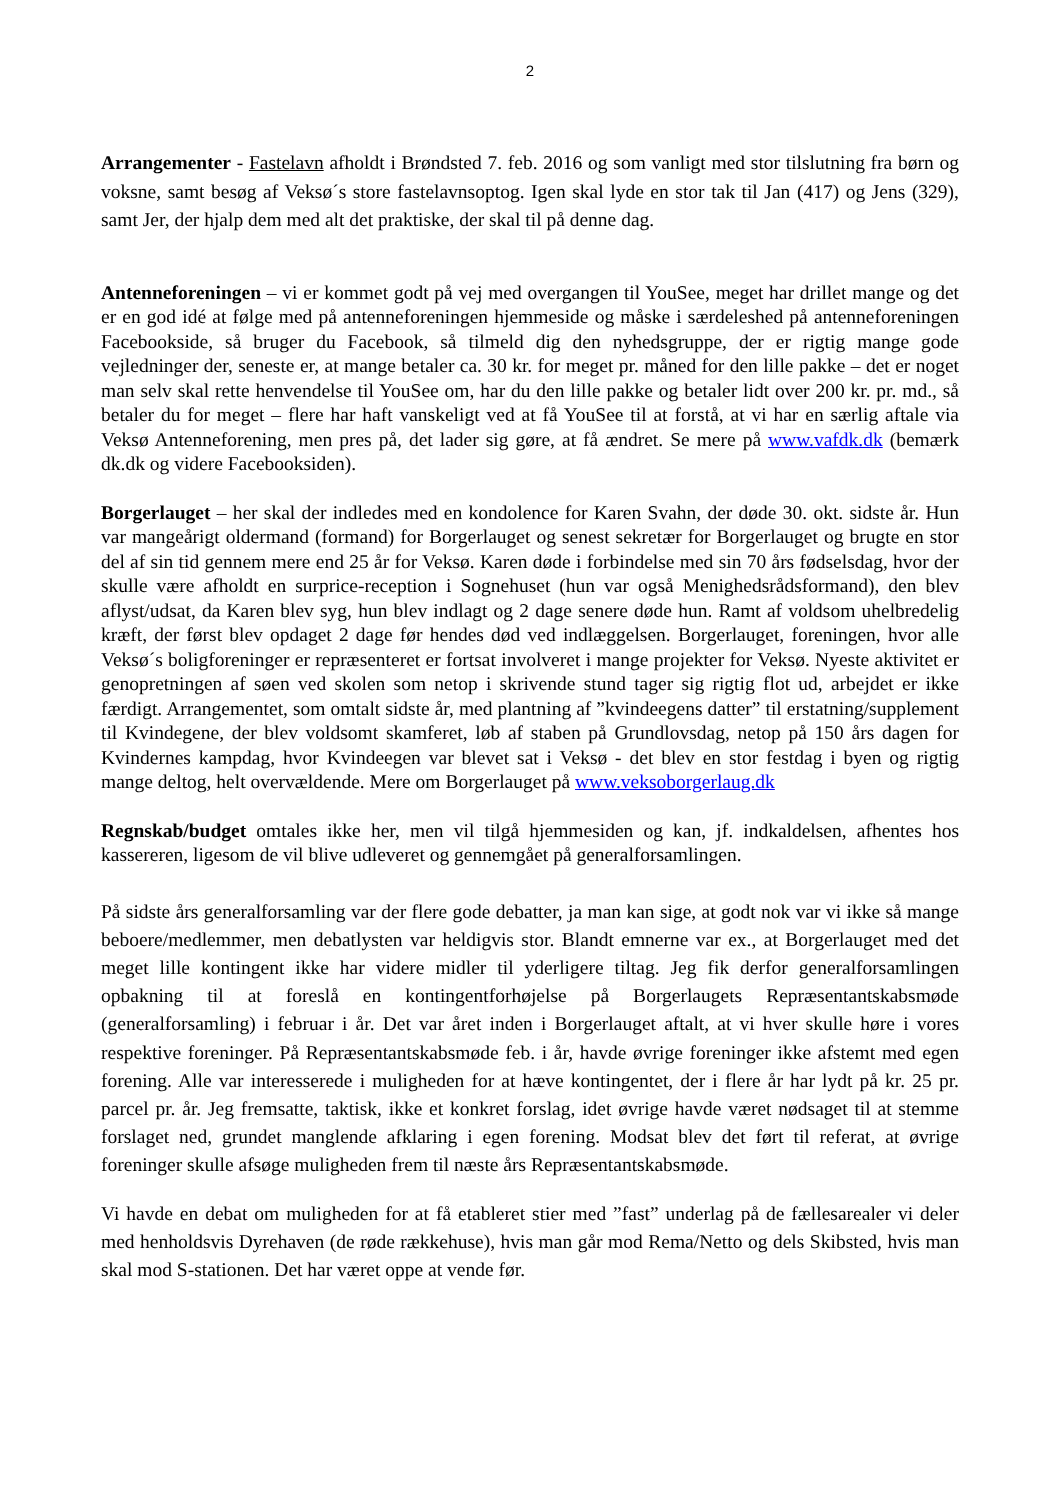2
Arrangementer - Fastelavn afholdt i Brøndsted 7. feb. 2016 og som vanligt med stor tilslutning fra børn og voksne, samt besøg af Veksø´s store fastelavnsoptog. Igen skal lyde en stor tak til Jan (417) og Jens (329), samt Jer, der hjalp dem med alt det praktiske, der skal til på denne dag.
Antenneforeningen – vi er kommet godt på vej med overgangen til YouSee, meget har drillet mange og det er en god idé at følge med på antenneforeningen hjemmeside og måske i særdeleshed på antenneforeningen Facebookside, så bruger du Facebook, så tilmeld dig den nyhedsgruppe, der er rigtig mange gode vejledninger der, seneste er, at mange betaler ca. 30 kr. for meget pr. måned for den lille pakke – det er noget man selv skal rette henvendelse til YouSee om, har du den lille pakke og betaler lidt over 200 kr. pr. md., så betaler du for meget – flere har haft vanskeligt ved at få YouSee til at forstå, at vi har en særlig aftale via Veksø Antenneforening, men pres på, det lader sig gøre, at få ændret. Se mere på www.vafdk.dk (bemærk dk.dk og videre Facebooksiden).
Borgerlauget – her skal der indledes med en kondolence for Karen Svahn, der døde 30. okt. sidste år. Hun var mangeårigt oldermand (formand) for Borgerlauget og senest sekretær for Borgerlauget og brugte en stor del af sin tid gennem mere end 25 år for Veksø. Karen døde i forbindelse med sin 70 års fødselsdag, hvor der skulle være afholdt en surprice-reception i Sognehuset (hun var også Menighedsrådsformand), den blev aflyst/udsat, da Karen blev syg, hun blev indlagt og 2 dage senere døde hun. Ramt af voldsom uhelbredelig kræft, der først blev opdaget 2 dage før hendes død ved indlæggelsen. Borgerlauget, foreningen, hvor alle Veksø´s boligforeninger er repræsenteret er fortsat involveret i mange projekter for Veksø. Nyeste aktivitet er genopretningen af søen ved skolen som netop i skrivende stund tager sig rigtig flot ud, arbejdet er ikke færdigt. Arrangementet, som omtalt sidste år, med plantning af ”kvindeegens datter” til erstatning/supplement til Kvindegene, der blev voldsomt skamferet, løb af staben på Grundlovsdag, netop på 150 års dagen for Kvindernes kampdag, hvor Kvindeegen var blevet sat i Veksø - det blev en stor festdag i byen og rigtig mange deltog, helt overvældende. Mere om Borgerlauget på www.veksoborgerlaug.dk
Regnskab/budget omtales ikke her, men vil tilgå hjemmesiden og kan, jf. indkaldelsen, afhentes hos kassereren, ligesom de vil blive udleveret og gennemgået på generalforsamlingen.
På sidste års generalforsamling var der flere gode debatter, ja man kan sige, at godt nok var vi ikke så mange beboere/medlemmer, men debatlysten var heldigvis stor. Blandt emnerne var ex., at Borgerlauget med det meget lille kontingent ikke har videre midler til yderligere tiltag. Jeg fik derfor generalforsamlingen opbakning til at foreslå en kontingentforhøjelse på Borgerlaugets Repræsentantskabsmøde (generalforsamling) i februar i år. Det var året inden i Borgerlauget aftalt, at vi hver skulle høre i vores respektive foreninger. På Repræsentantskabsmøde feb. i år, havde øvrige foreninger ikke afstemt med egen forening. Alle var interesserede i muligheden for at hæve kontingentet, der i flere år har lydt på kr. 25 pr. parcel pr. år. Jeg fremsatte, taktisk, ikke et konkret forslag, idet øvrige havde været nødsaget til at stemme forslaget ned, grundet manglende afklaring i egen forening. Modsat blev det ført til referat, at øvrige foreninger skulle afsøge muligheden frem til næste års Repræsentantskabsmøde.
Vi havde en debat om muligheden for at få etableret stier med ”fast” underlag på de fællesarealer vi deler med henholdsvis Dyrehaven (de røde rækkehuse), hvis man går mod Rema/Netto og dels Skibsted, hvis man skal mod S-stationen. Det har været oppe at vende før.